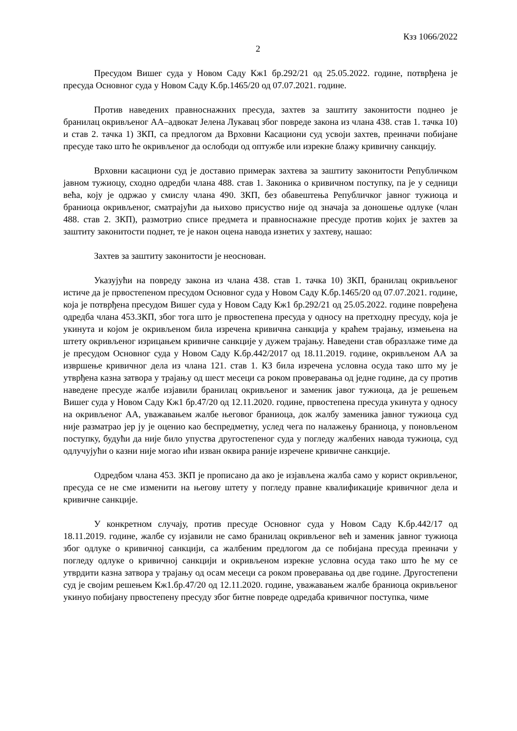Кзз 1066/2022
2
Пресудом Вишег суда у Новом Саду Кж1 бр.292/21 од 25.05.2022. године, потврђена је пресуда Основног суда у Новом Саду К.бр.1465/20 од 07.07.2021. године.
Против наведених правноснажних пресуда, захтев за заштиту законитости поднео је бранилац окривљеног АА–адвокат Јелена Лукавац због повреде закона из члана 438. став 1. тачка 10) и став 2. тачка 1) ЗКП, са предлогом да Врховни Касациони суд усвоји захтев, преиначи побијане пресуде тако што ће окривљеног да ослободи од оптужбе или изрекне блажу кривичну санкцију.
Врховни касациони суд је доставио примерак захтева за заштиту законитости Републичком јавном тужиоцу, сходно одредби члана 488. став 1. Законика о кривичном поступку, па је у седници већа, коју је одржао у смислу члана 490. ЗКП, без обавештења Републичког јавног тужиоца и браниоца окривљеног, сматрајући да њихово присуство није од значаја за доношење одлуке (члан 488. став 2. ЗКП), размотрио списе предмета и правноснажне пресуде против којих је захтев за заштиту законитости поднет, те је након оцена навода изнетих у захтеву, нашао:
Захтев за заштиту законитости је неоснован.
Указујући на повреду закона из члана 438. став 1. тачка 10) ЗКП, бранилац окривљеног истиче да је првостепеном пресудом Основног суда у Новом Саду К.бр.1465/20 од 07.07.2021. године, која је потврђена пресудом Вишег суда у Новом Саду Кж1 бр.292/21 од 25.05.2022. године повређена одредба члана 453.ЗКП, због тога што је првостепена пресуда у односу на претходну пресуду, која је укинута и којом је окривљеном била изречена кривична санкција у краћем трајању, измењена на штету окривљеног изрицањем кривичне санкције у дужем трајању. Наведени став образлаже тиме да је пресудом Основног суда у Новом Саду К.бр.442/2017 од 18.11.2019. године, окривљеном АА за извршење кривичног дела из члана 121. став 1. КЗ била изречена условна осуда тако што му је утврђена казна затвора у трајању од шест месеци са роком проверавања од једне године, да су против наведене пресуде жалбе изјавили бранилац окривљеног и заменик јавог тужиоца, да је решењем Вишег суда у Новом Саду Кж1 бр.47/20 од 12.11.2020. године, првостепена пресуда укинута у односу на окривљеног АА, уважавањем жалбе његовог браниоца, док жалбу заменика јавног тужиоца суд није разматрао јер ју је оценио као беспредметну, услед чега по налажењу браниоца, у поновљеном поступку, будући да није било упуства другостепеног суда у погледу жалбених навода тужиоца, суд одлучујући о казни није могао ићи изван оквира раније изречене кривичне санкције.
Одредбом члана 453. ЗКП је прописано да ако је изјављена жалба само у корист окривљеног, пресуда се не сме изменити на његову штету у погледу правне квалификације кривичног дела и кривичне санкције.
У конкретном случају, против пресуде Основног суда у Новом Саду К.бр.442/17 од 18.11.2019. године, жалбе су изјавили не само бранилац окривљеног већ и заменик јавног тужиоца због одлуке о кривичној санкцији, са жалбеним предлогом да се побијана пресуда преиначи у погледу одлуке о кривичној санкцији и окривљеном изрекне условна осуда тако што ће му се утврдити казна затвора у трајању од осам месеци са роком проверавања од две године. Другостепени суд је својим решењем Кж1.бр.47/20 од 12.11.2020. године, уважавањем жалбе браниоца окривљеног укинуо побијану првостепену пресуду због битне повреде одредаба кривичног поступка, чиме